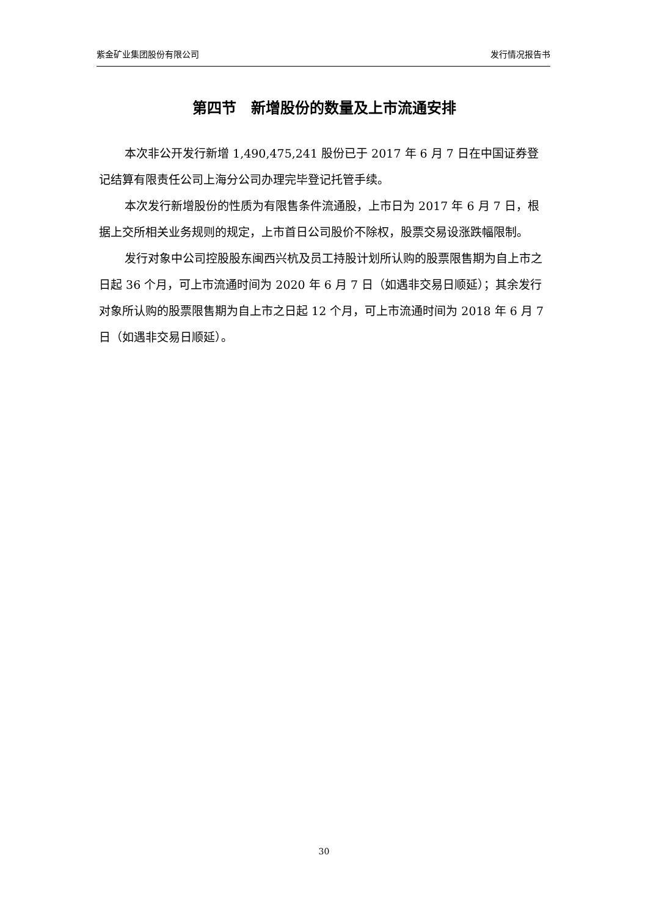紫金矿业集团股份有限公司 发行情况报告书
第四节　新增股份的数量及上市流通安排
本次非公开发行新增 1,490,475,241 股份已于 2017 年 6 月 7 日在中国证券登记结算有限责任公司上海分公司办理完毕登记托管手续。
本次发行新增股份的性质为有限售条件流通股，上市日为 2017 年 6 月 7 日，根据上交所相关业务规则的规定，上市首日公司股价不除权，股票交易设涨跌幅限制。
发行对象中公司控股股东闽西兴杭及员工持股计划所认购的股票限售期为自上市之日起 36 个月，可上市流通时间为 2020 年 6 月 7 日（如遇非交易日顺延）；其余发行对象所认购的股票限售期为自上市之日起 12 个月，可上市流通时间为 2018 年 6 月 7 日（如遇非交易日顺延）。
30